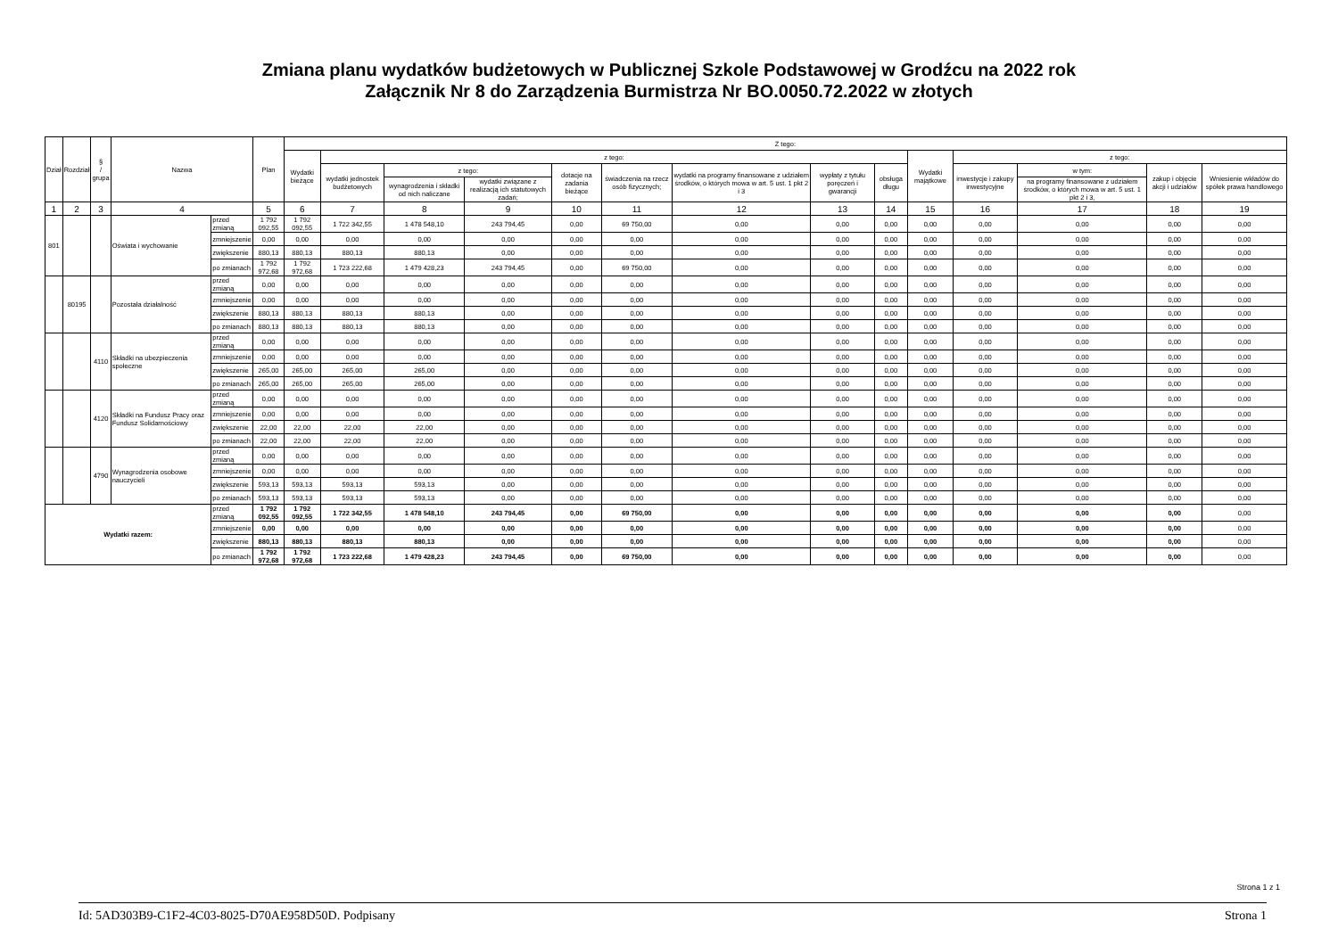Zmiana planu wydatków budżetowych w Publicznej Szkole Podstawowej w Grodźcu na 2022 rok
Załącznik Nr 8 do Zarządzenia Burmistrza Nr BO.0050.72.2022 w złotych
| Dział | Rozdział | § / grupa | Nazwa | | Plan | Z tego: | | | | | | | | | | | | | |
| --- | --- | --- | --- | --- | --- | --- | --- | --- | --- | --- | --- | --- | --- | --- | --- | --- | --- | --- | --- |
| | | | | | | Wydatki bieżące | z tego: | | | | | | | | Wydatki majątkowe | z tego: | | | |
| | | | | | | | wydatki jednostek budżetowych | z tego: | | dotacje na zadania bieżące | świadczenia na rzecz osób fizycznych; | wydatki na programy finansowane z udziałem środków, o których mowa w art. 5 ust. 1 pkt 2 i 3 | wypłaty z tytułu poręczeń i gwarancji | obsługa długu | | inwestycje i zakupy inwestycyjne | w tym: | zakup i objęcie akcji i udziałów | Wniesienie wkładów do spółek prawa handlowego |
| | | | | | | | | wynagrodzenia i składki od nich naliczane | wydatki związane z realizacją ich statutowych zadań; | | | | | | | | na programy finansowane z udziałem środków, o których mowa w art. 5 ust. 1 pkt 2 i 3, | | |
| 1 | 2 | 3 | 4 | | 5 | 6 | 7 | 8 | 9 | 10 | 11 | 12 | 13 | 14 | 15 | 16 | 17 | 18 | 19 |
| 801 | | | Oświata i wychowanie | przed zmianą | 1 792 092,55 | 1 792 092,55 | 1 722 342,55 | 1 478 548,10 | 243 794,45 | 0,00 | 69 750,00 | 0,00 | 0,00 | 0,00 | 0,00 | 0,00 | 0,00 | 0,00 | 0,00 |
| | | | | zmniejszenie | 0,00 | 0,00 | 0,00 | 0,00 | 0,00 | 0,00 | 0,00 | 0,00 | 0,00 | 0,00 | 0,00 | 0,00 | 0,00 | 0,00 | 0,00 |
| | | | | zwiększenie | 880,13 | 880,13 | 880,13 | 880,13 | 0,00 | 0,00 | 0,00 | 0,00 | 0,00 | 0,00 | 0,00 | 0,00 | 0,00 | 0,00 | 0,00 |
| | | | | po zmianach | 1 792 972,68 | 1 792 972,68 | 1 723 222,68 | 1 479 428,23 | 243 794,45 | 0,00 | 69 750,00 | 0,00 | 0,00 | 0,00 | 0,00 | 0,00 | 0,00 | 0,00 | 0,00 |
| | 80195 | | Pozostała działalność | przed zmianą | 0,00 | 0,00 | 0,00 | 0,00 | 0,00 | 0,00 | 0,00 | 0,00 | 0,00 | 0,00 | 0,00 | 0,00 | 0,00 | 0,00 | 0,00 |
| | | | | zmniejszenie | 0,00 | 0,00 | 0,00 | 0,00 | 0,00 | 0,00 | 0,00 | 0,00 | 0,00 | 0,00 | 0,00 | 0,00 | 0,00 | 0,00 | 0,00 |
| | | | | zwiększenie | 880,13 | 880,13 | 880,13 | 880,13 | 0,00 | 0,00 | 0,00 | 0,00 | 0,00 | 0,00 | 0,00 | 0,00 | 0,00 | 0,00 | 0,00 |
| | | | | po zmianach | 880,13 | 880,13 | 880,13 | 880,13 | 0,00 | 0,00 | 0,00 | 0,00 | 0,00 | 0,00 | 0,00 | 0,00 | 0,00 | 0,00 | 0,00 |
| | | 4110 | Składki na ubezpieczenia społeczne | przed zmianą | 0,00 | 0,00 | 0,00 | 0,00 | 0,00 | 0,00 | 0,00 | 0,00 | 0,00 | 0,00 | 0,00 | 0,00 | 0,00 | 0,00 | 0,00 |
| | | | | zmniejszenie | 0,00 | 0,00 | 0,00 | 0,00 | 0,00 | 0,00 | 0,00 | 0,00 | 0,00 | 0,00 | 0,00 | 0,00 | 0,00 | 0,00 | 0,00 |
| | | | | zwiększenie | 265,00 | 265,00 | 265,00 | 265,00 | 0,00 | 0,00 | 0,00 | 0,00 | 0,00 | 0,00 | 0,00 | 0,00 | 0,00 | 0,00 | 0,00 |
| | | | | po zmianach | 265,00 | 265,00 | 265,00 | 265,00 | 0,00 | 0,00 | 0,00 | 0,00 | 0,00 | 0,00 | 0,00 | 0,00 | 0,00 | 0,00 | 0,00 |
| | | 4120 | Składki na Fundusz Pracy oraz Fundusz Solidarnościowy | przed zmianą | 0,00 | 0,00 | 0,00 | 0,00 | 0,00 | 0,00 | 0,00 | 0,00 | 0,00 | 0,00 | 0,00 | 0,00 | 0,00 | 0,00 | 0,00 |
| | | | | zmniejszenie | 0,00 | 0,00 | 0,00 | 0,00 | 0,00 | 0,00 | 0,00 | 0,00 | 0,00 | 0,00 | 0,00 | 0,00 | 0,00 | 0,00 | 0,00 |
| | | | | zwiększenie | 22,00 | 22,00 | 22,00 | 22,00 | 0,00 | 0,00 | 0,00 | 0,00 | 0,00 | 0,00 | 0,00 | 0,00 | 0,00 | 0,00 | 0,00 |
| | | | | po zmianach | 22,00 | 22,00 | 22,00 | 22,00 | 0,00 | 0,00 | 0,00 | 0,00 | 0,00 | 0,00 | 0,00 | 0,00 | 0,00 | 0,00 | 0,00 |
| | | 4790 | Wynagrodzenia osobowe nauczycieli | przed zmianą | 0,00 | 0,00 | 0,00 | 0,00 | 0,00 | 0,00 | 0,00 | 0,00 | 0,00 | 0,00 | 0,00 | 0,00 | 0,00 | 0,00 | 0,00 |
| | | | | zmniejszenie | 0,00 | 0,00 | 0,00 | 0,00 | 0,00 | 0,00 | 0,00 | 0,00 | 0,00 | 0,00 | 0,00 | 0,00 | 0,00 | 0,00 | 0,00 |
| | | | | zwiększenie | 593,13 | 593,13 | 593,13 | 593,13 | 0,00 | 0,00 | 0,00 | 0,00 | 0,00 | 0,00 | 0,00 | 0,00 | 0,00 | 0,00 | 0,00 |
| | | | | po zmianach | 593,13 | 593,13 | 593,13 | 593,13 | 0,00 | 0,00 | 0,00 | 0,00 | 0,00 | 0,00 | 0,00 | 0,00 | 0,00 | 0,00 | 0,00 |
| Wydatki razem: | | | | przed zmianą | 1 792 092,55 | 1 792 092,55 | 1 722 342,55 | 1 478 548,10 | 243 794,45 | 0,00 | 69 750,00 | 0,00 | 0,00 | 0,00 | 0,00 | 0,00 | 0,00 | 0,00 | 0,00 |
| | | | | zmniejszenie | 0,00 | 0,00 | 0,00 | 0,00 | 0,00 | 0,00 | 0,00 | 0,00 | 0,00 | 0,00 | 0,00 | 0,00 | 0,00 | 0,00 | 0,00 |
| | | | | zwiększenie | 880,13 | 880,13 | 880,13 | 880,13 | 0,00 | 0,00 | 0,00 | 0,00 | 0,00 | 0,00 | 0,00 | 0,00 | 0,00 | 0,00 | 0,00 |
| | | | | po zmianach | 1 792 972,68 | 1 792 972,68 | 1 723 222,68 | 1 479 428,23 | 243 794,45 | 0,00 | 69 750,00 | 0,00 | 0,00 | 0,00 | 0,00 | 0,00 | 0,00 | 0,00 | 0,00 |
Strona 1 z 1
Id: 5AD303B9-C1F2-4C03-8025-D70AE958D50D. Podpisany Strona 1